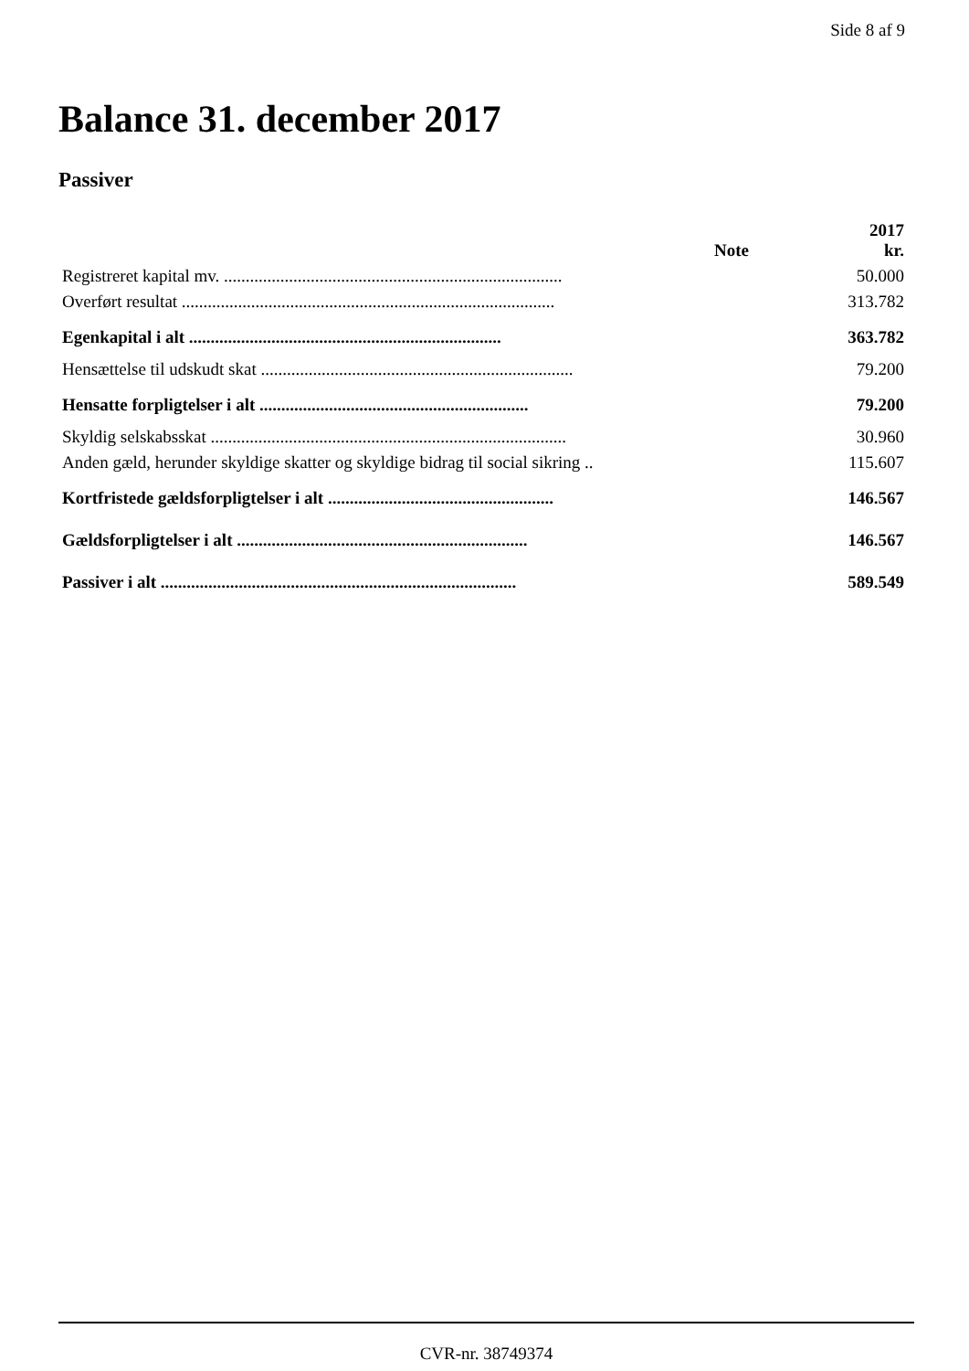Side 8 af 9
Balance 31. december 2017
Passiver
| | Note | 2017 kr. |
| --- | --- | --- |
| Registreret kapital mv. .............................................................................. | | 50.000 |
| Overført resultat ...................................................................................... | | 313.782 |
| Egenkapital i alt ........................................................................ | | 363.782 |
| Hensættelse til udskudt skat ........................................................................ | | 79.200 |
| Hensatte forpligtelser i alt .............................................................. | | 79.200 |
| Skyldig selskabsskat .................................................................................. | | 30.960 |
| Anden gæld, herunder skyldige skatter og skyldige bidrag til social sikring .. | | 115.607 |
| Kortfristede gældsforpligtelser i alt .................................................... | | 146.567 |
| Gældsforpligtelser i alt ................................................................... | | 146.567 |
| Passiver i alt .................................................................................. | | 589.549 |
CVR-nr. 38749374